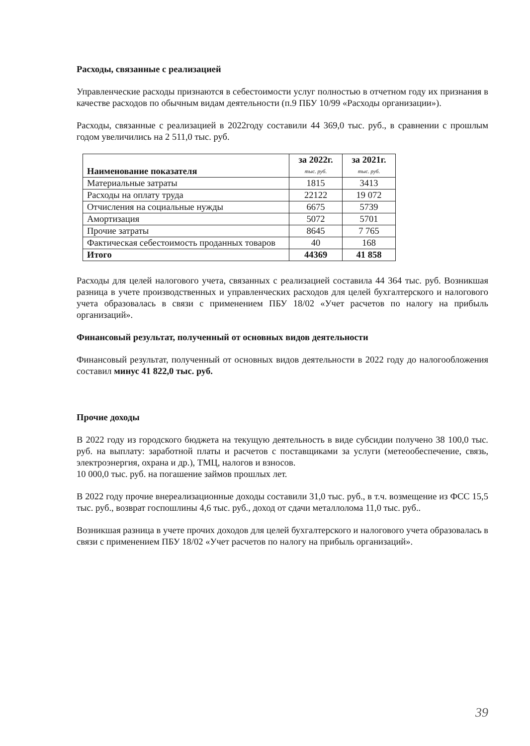Расходы, связанные с реализацией
Управленческие расходы признаются в себестоимости услуг полностью в отчетном году их признания в качестве расходов по обычным видам деятельности (п.9 ПБУ 10/99 «Расходы организации»).
Расходы, связанные с реализацией в 2022году составили 44 369,0 тыс. руб., в сравнении с прошлым годом увеличились на 2 511,0 тыс. руб.
| Наименование показателя | за 2022г. тыс. руб. | за 2021г. тыс. руб. |
| --- | --- | --- |
| Материальные затраты | 1815 | 3413 |
| Расходы на оплату труда | 22122 | 19 072 |
| Отчисления на социальные нужды | 6675 | 5739 |
| Амортизация | 5072 | 5701 |
| Прочие затраты | 8645 | 7 765 |
| Фактическая себестоимость проданных товаров | 40 | 168 |
| Итого | 44369 | 41 858 |
Расходы для целей налогового учета, связанных с реализацией составила 44 364 тыс. руб. Возникшая разница в учете производственных и управленческих расходов для целей бухгалтерского и налогового учета образовалась в связи с применением ПБУ 18/02 «Учет расчетов по налогу на прибыль организаций».
Финансовый результат, полученный от основных видов деятельности
Финансовый результат, полученный от основных видов деятельности в 2022 году до налогообложения составил минус 41 822,0 тыс. руб.
Прочие доходы
В 2022 году из городского бюджета на текущую деятельность в виде субсидии получено 38 100,0 тыс. руб. на выплату: заработной платы и расчетов с поставщиками за услуги (метеообеспечение, связь, электроэнергия, охрана и др.), ТМЦ, налогов и взносов.
10 000,0 тыс. руб. на погашение займов прошлых лет.
В 2022 году прочие внереализационные доходы составили 31,0 тыс. руб., в т.ч. возмещение из ФСС 15,5 тыс. руб., возврат госпошлины 4,6 тыс. руб., доход от сдачи металлолома 11,0 тыс. руб..
Возникшая разница в учете прочих доходов для целей бухгалтерского и налогового учета образовалась в связи с применением ПБУ 18/02 «Учет расчетов по налогу на прибыль организаций».
39